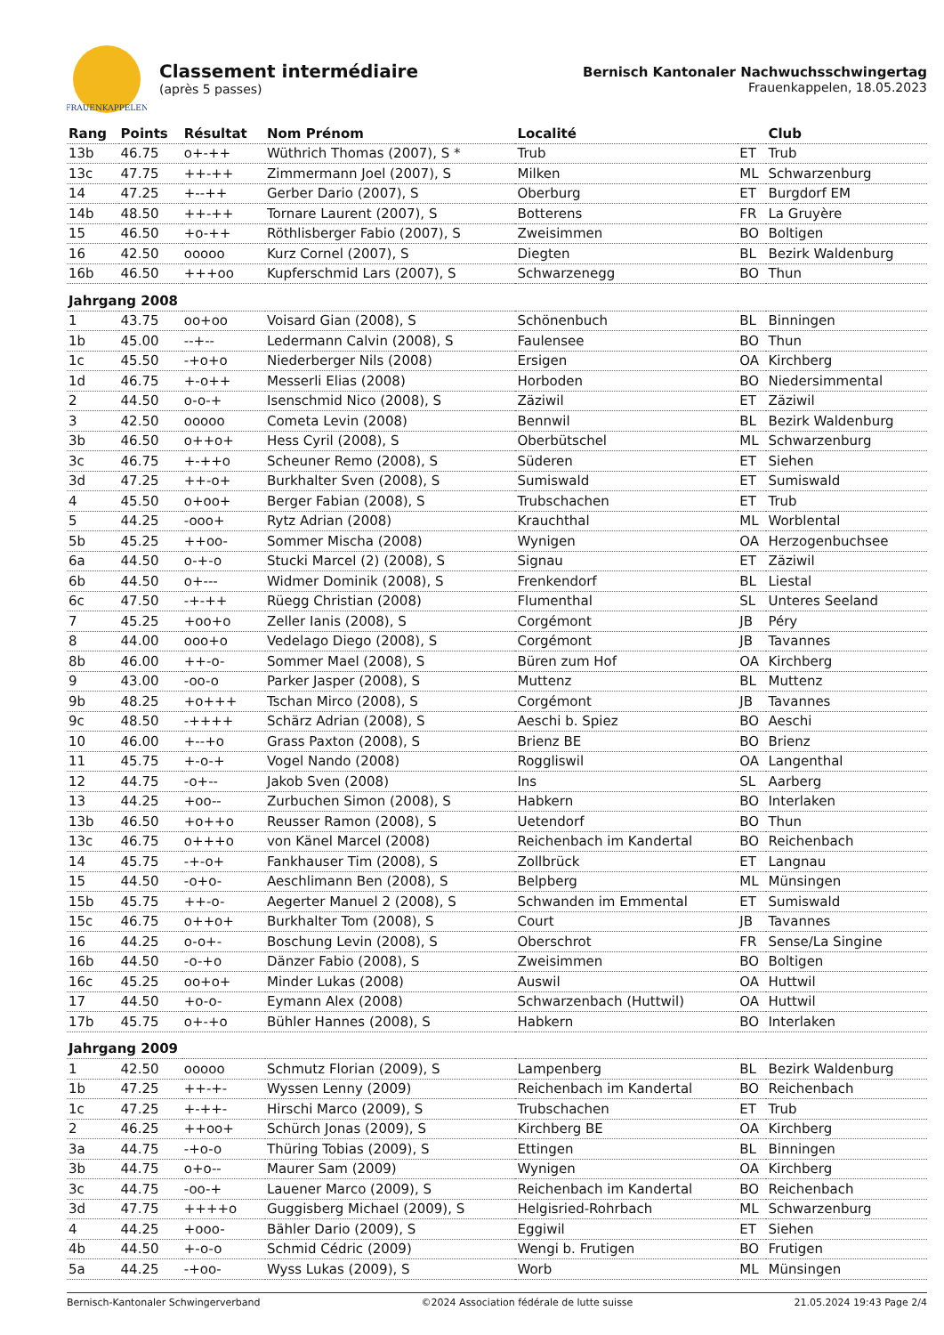FRAUENKAPPELEN
Classement intermédiaire
(après 5 passes)
Bernisch Kantonaler Nachwuchsschwingertag
Frauenkappelen, 18.05.2023
| Rang | Points | Résultat | Nom Prénom | Localité | | Club |
| --- | --- | --- | --- | --- | --- | --- |
| 13b | 46.75 | o+-++ | Wüthrich Thomas (2007), S * | Trub | ET | Trub |
| 13c | 47.75 | ++-++ | Zimmermann Joel (2007), S | Milken | ML | Schwarzenburg |
| 14 | 47.25 | +--++ | Gerber Dario (2007), S | Oberburg | ET | Burgdorf EM |
| 14b | 48.50 | ++-++ | Tornare Laurent (2007), S | Botterens | FR | La Gruyère |
| 15 | 46.50 | +o-++ | Röthlisberger Fabio (2007), S | Zweisimmen | BO | Boltigen |
| 16 | 42.50 | ooooo | Kurz Cornel (2007), S | Diegten | BL | Bezirk Waldenburg |
| 16b | 46.50 | +++oo | Kupferschmid Lars (2007), S | Schwarzenegg | BO | Thun |
| Jahrgang 2008 | | | | | | |
| 1 | 43.75 | oo+oo | Voisard Gian (2008), S | Schönenbuch | BL | Binningen |
| 1b | 45.00 | --+-- | Ledermann Calvin (2008), S | Faulensee | BO | Thun |
| 1c | 45.50 | -+o+o | Niederberger Nils (2008) | Ersigen | OA | Kirchberg |
| 1d | 46.75 | +-o++ | Messerli Elias (2008) | Horboden | BO | Niedersimmental |
| 2 | 44.50 | o-o-+ | Isenschmid Nico (2008), S | Zäziwil | ET | Zäziwil |
| 3 | 42.50 | ooooo | Cometa Levin (2008) | Bennwil | BL | Bezirk Waldenburg |
| 3b | 46.50 | o++o+ | Hess Cyril (2008), S | Oberbütschel | ML | Schwarzenburg |
| 3c | 46.75 | +-++o | Scheuner Remo (2008), S | Süderen | ET | Siehen |
| 3d | 47.25 | ++-o+ | Burkhalter Sven (2008), S | Sumiswald | ET | Sumiswald |
| 4 | 45.50 | o+oo+ | Berger Fabian (2008), S | Trubschachen | ET | Trub |
| 5 | 44.25 | -ooo+ | Rytz Adrian (2008) | Krauchthal | ML | Worblental |
| 5b | 45.25 | ++oo- | Sommer Mischa (2008) | Wynigen | OA | Herzogenbuchsee |
| 6a | 44.50 | o-+-o | Stucki Marcel (2) (2008), S | Signau | ET | Zäziwil |
| 6b | 44.50 | o+--- | Widmer Dominik (2008), S | Frenkendorf | BL | Liestal |
| 6c | 47.50 | -+-++ | Rüegg Christian (2008) | Flumenthal | SL | Unteres Seeland |
| 7 | 45.25 | +oo+o | Zeller Ianis (2008), S | Corgémont | JB | Péry |
| 8 | 44.00 | ooo+o | Vedelago Diego (2008), S | Corgémont | JB | Tavannes |
| 8b | 46.00 | ++-o- | Sommer Mael (2008), S | Büren zum Hof | OA | Kirchberg |
| 9 | 43.00 | -oo-o | Parker Jasper (2008), S | Muttenz | BL | Muttenz |
| 9b | 48.25 | +o+++ | Tschan Mirco (2008), S | Corgémont | JB | Tavannes |
| 9c | 48.50 | -++++ | Schärz Adrian (2008), S | Aeschi b. Spiez | BO | Aeschi |
| 10 | 46.00 | +--+o | Grass Paxton (2008), S | Brienz BE | BO | Brienz |
| 11 | 45.75 | +-o-+ | Vogel Nando (2008) | Roggliswil | OA | Langenthal |
| 12 | 44.75 | -o+-- | Jakob Sven (2008) | Ins | SL | Aarberg |
| 13 | 44.25 | +oo-- | Zurbuchen Simon (2008), S | Habkern | BO | Interlaken |
| 13b | 46.50 | +o++o | Reusser Ramon (2008), S | Uetendorf | BO | Thun |
| 13c | 46.75 | o+++o | von Känel Marcel (2008) | Reichenbach im Kandertal | BO | Reichenbach |
| 14 | 45.75 | -+-o+ | Fankhauser Tim (2008), S | Zollbrück | ET | Langnau |
| 15 | 44.50 | -o+o- | Aeschlimann Ben (2008), S | Belpberg | ML | Münsingen |
| 15b | 45.75 | ++-o- | Aegerter Manuel 2 (2008), S | Schwanden im Emmental | ET | Sumiswald |
| 15c | 46.75 | o++o+ | Burkhalter Tom (2008), S | Court | JB | Tavannes |
| 16 | 44.25 | o-o+- | Boschung Levin (2008), S | Oberschrot | FR | Sense/La Singine |
| 16b | 44.50 | -o-+o | Dänzer Fabio (2008), S | Zweisimmen | BO | Boltigen |
| 16c | 45.25 | oo+o+ | Minder Lukas (2008) | Auswil | OA | Huttwil |
| 17 | 44.50 | +o-o- | Eymann Alex (2008) | Schwarzenbach (Huttwil) | OA | Huttwil |
| 17b | 45.75 | o+-+o | Bühler Hannes (2008), S | Habkern | BO | Interlaken |
| Jahrgang 2009 | | | | | | |
| 1 | 42.50 | ooooo | Schmutz Florian (2009), S | Lampenberg | BL | Bezirk Waldenburg |
| 1b | 47.25 | ++-+- | Wyssen Lenny (2009) | Reichenbach im Kandertal | BO | Reichenbach |
| 1c | 47.25 | +-++- | Hirschi Marco (2009), S | Trubschachen | ET | Trub |
| 2 | 46.25 | ++oo+ | Schürch Jonas (2009), S | Kirchberg BE | OA | Kirchberg |
| 3a | 44.75 | -+o-o | Thüring Tobias (2009), S | Ettingen | BL | Binningen |
| 3b | 44.75 | o+o-- | Maurer Sam (2009) | Wynigen | OA | Kirchberg |
| 3c | 44.75 | -oo-+ | Lauener Marco (2009), S | Reichenbach im Kandertal | BO | Reichenbach |
| 3d | 47.75 | ++++o | Guggisberg Michael (2009), S | Helgisried-Rohrbach | ML | Schwarzenburg |
| 4 | 44.25 | +ooo- | Bähler Dario (2009), S | Eggiwil | ET | Siehen |
| 4b | 44.50 | +-o-o | Schmid Cédric (2009) | Wengi b. Frutigen | BO | Frutigen |
| 5a | 44.25 | -+oo- | Wyss Lukas (2009), S | Worb | ML | Münsingen |
Bernisch-Kantonaler Schwingerverband ©2024 Association fédérale de lutte suisse 21.05.2024 19:43 Page 2/4